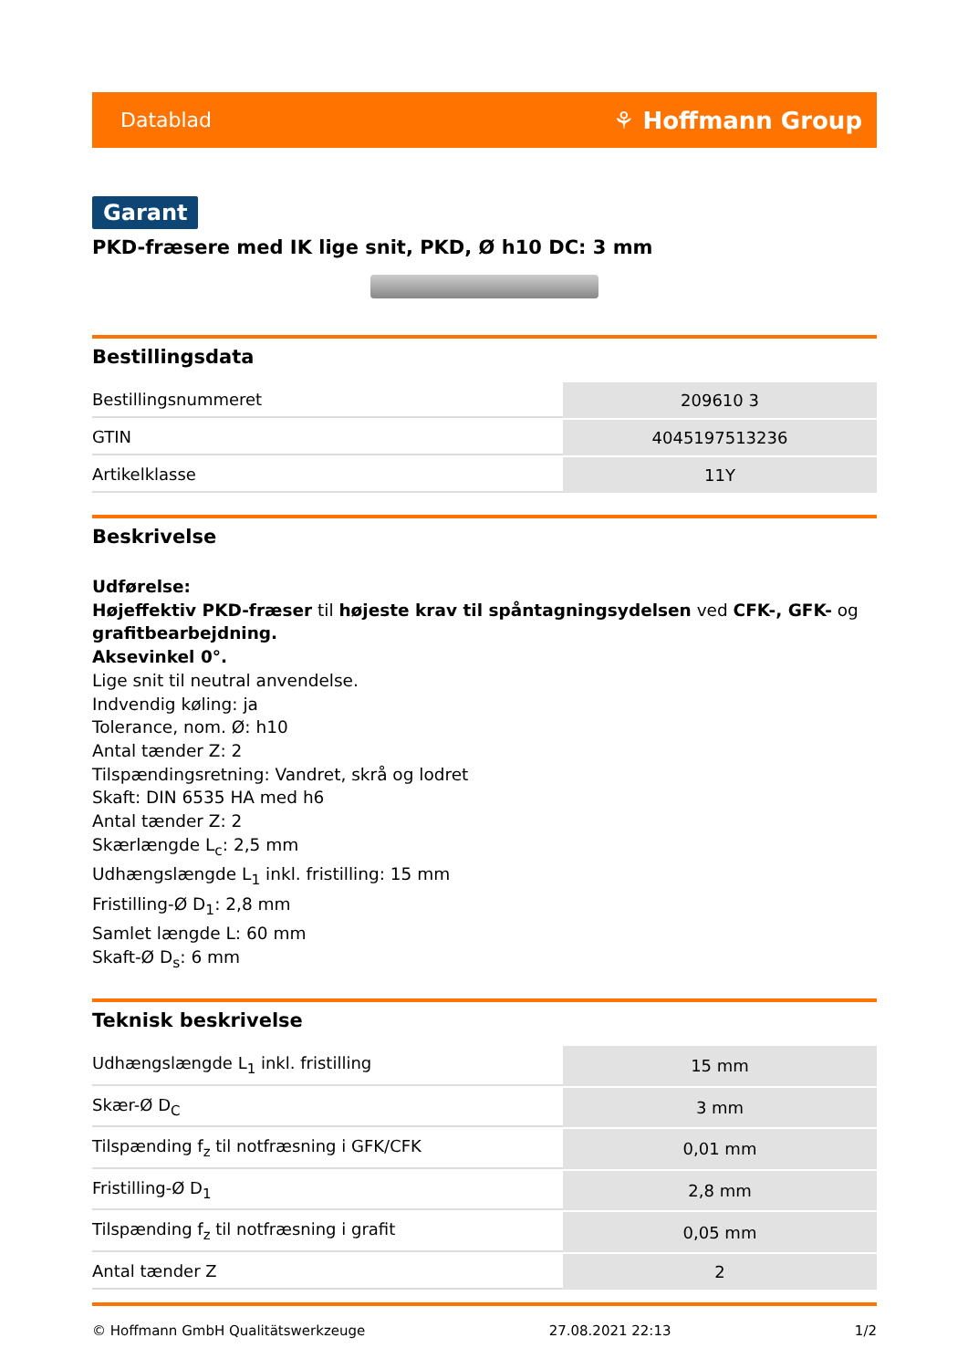Datablad ⚘ Hoffmann Group
Garant
PKD-fræsere med IK lige snit, PKD, Ø h10 DC: 3 mm
Bestillingsdata
| Bestillingsnummeret | 209610 3 |
| GTIN | 4045197513236 |
| Artikelklasse | 11Y |
Beskrivelse
Udførelse:
Højeffektiv PKD-fræser til højeste krav til spåntagningsydelsen ved CFK-, GFK- og grafitbearbejdning.
Aksevinkel 0°.
Lige snit til neutral anvendelse.
Indvendig køling: ja
Tolerance, nom. Ø: h10
Antal tænder Z: 2
Tilspændingsretning: Vandret, skrå og lodret
Skaft: DIN 6535 HA med h6
Antal tænder Z: 2
Skærlængde L<sub>c</sub>: 2,5 mm
Udhængslængde L<sub>1</sub> inkl. fristilling: 15 mm
Fristilling-Ø D<sub>1</sub>: 2,8 mm
Samlet længde L: 60 mm
Skaft-Ø D<sub>s</sub>: 6 mm
Teknisk beskrivelse
| Udhængslængde L<sub>1</sub> inkl. fristilling | 15 mm |
| Skær-Ø D<sub>C</sub> | 3 mm |
| Tilspænding f<sub>z</sub> til notfræsning i GFK/CFK | 0,01 mm |
| Fristilling-Ø D<sub>1</sub> | 2,8 mm |
| Tilspænding f<sub>z</sub> til notfræsning i grafit | 0,05 mm |
| Antal tænder Z | 2 |
© Hoffmann GmbH Qualitätswerkzeuge 27.08.2021 22:13 1/2